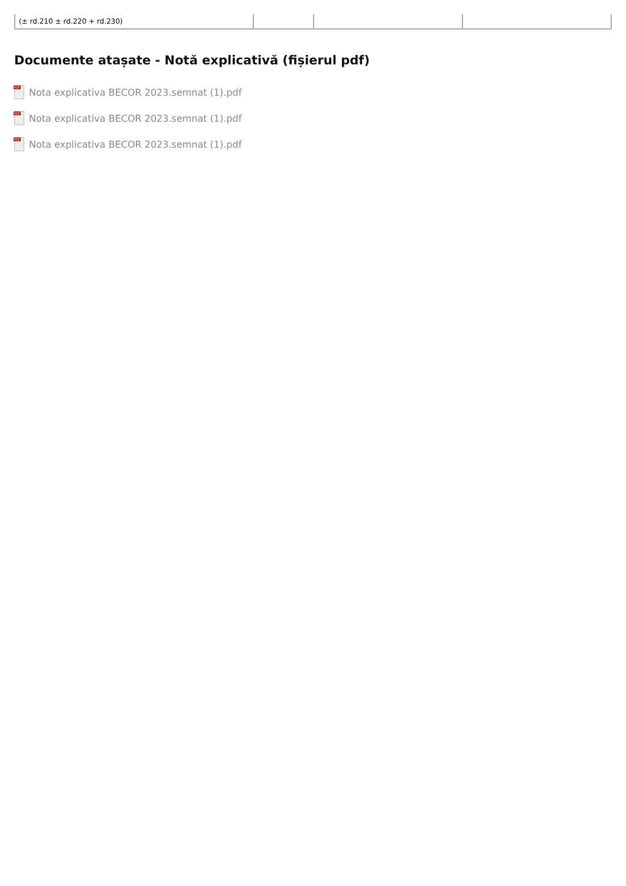| (± rd.210 ± rd.220 + rd.230) | | | |
Documente atașate - Notă explicativă (fișierul pdf)
PDF
Nota explicativa BECOR 2023.semnat (1).pdf
PDF
Nota explicativa BECOR 2023.semnat (1).pdf
PDF
Nota explicativa BECOR 2023.semnat (1).pdf